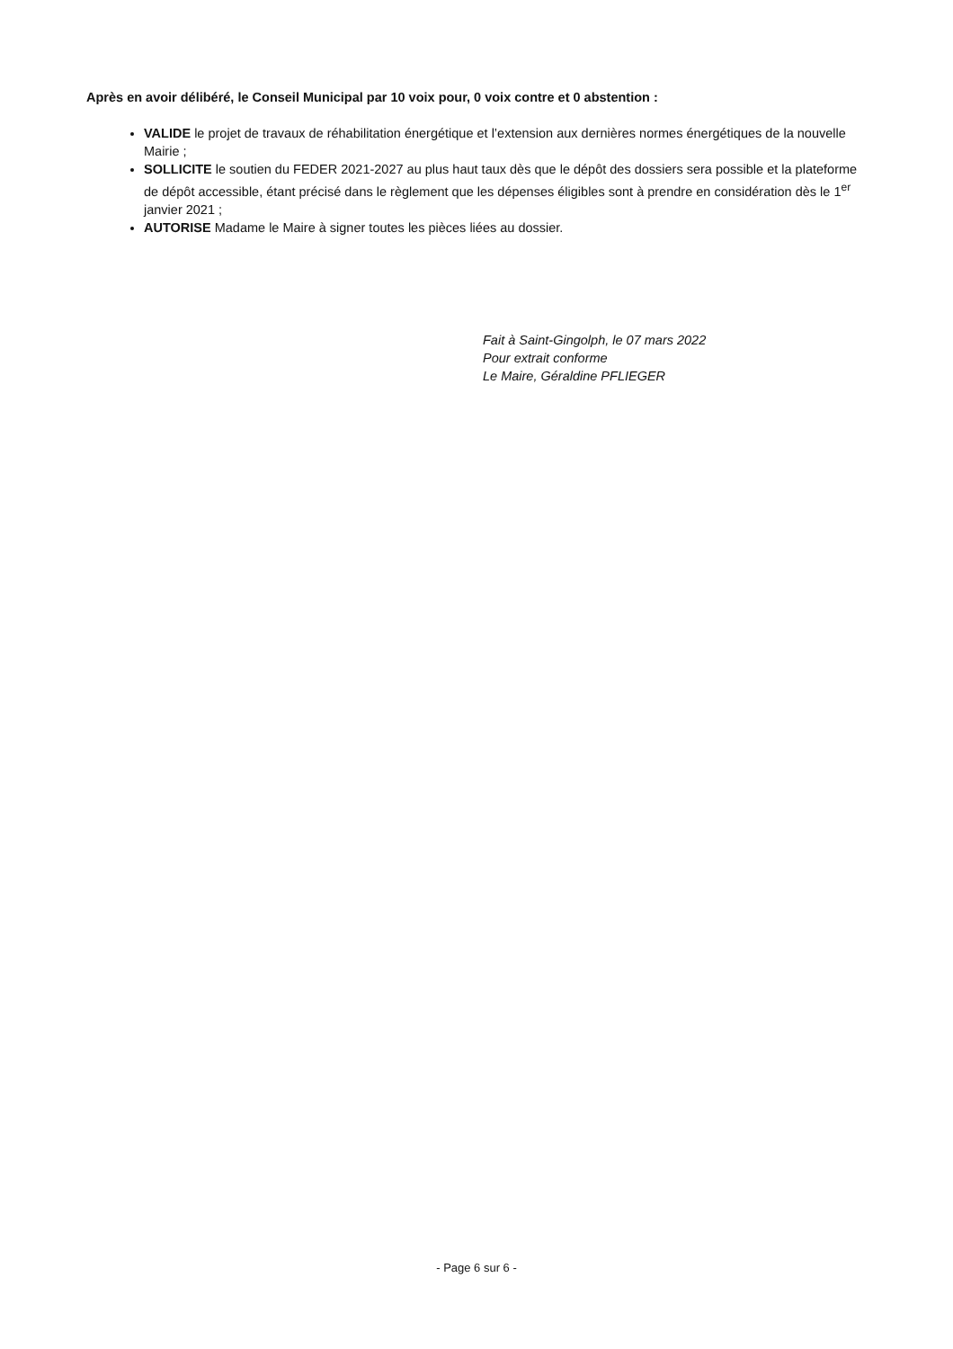Après en avoir délibéré, le Conseil Municipal par 10 voix pour, 0 voix contre et 0 abstention :
VALIDE le projet de travaux de réhabilitation énergétique et l’extension aux dernières normes énergétiques de la nouvelle Mairie ;
SOLLICITE le soutien du FEDER 2021-2027 au plus haut taux dès que le dépôt des dossiers sera possible et la plateforme de dépôt accessible, étant précisé dans le règlement que les dépenses éligibles sont à prendre en considération dès le 1<sup>er</sup> janvier 2021 ;
AUTORISE Madame le Maire à signer toutes les pièces liées au dossier.
Fait à Saint-Gingolph, le 07 mars 2022
Pour extrait conforme
Le Maire, Géraldine PFLIEGER
- Page 6 sur 6 -